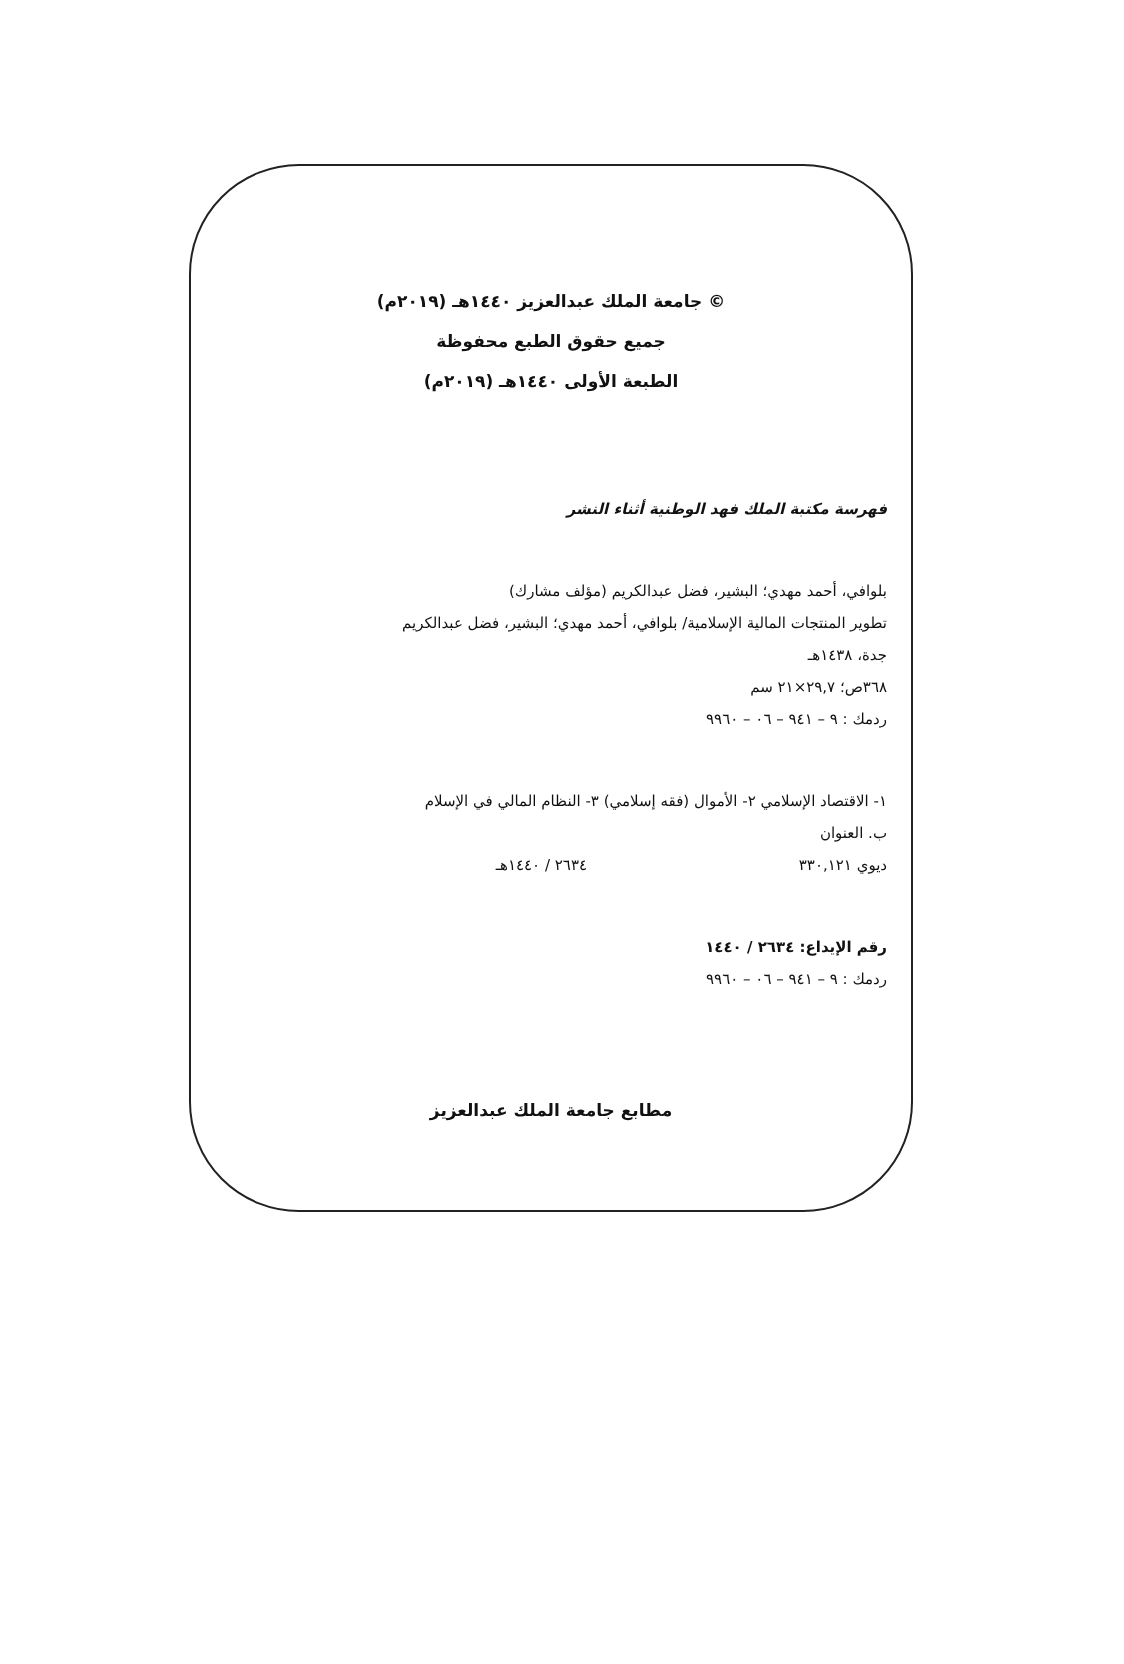© جامعة الملك عبدالعزيز ١٤٤٠هـ (٢٠١٩م)
جميع حقوق الطبع محفوظة
الطبعة الأولى ١٤٤٠هـ (٢٠١٩م)
فهرسة مكتبة الملك فهد الوطنية أثناء النشر
بلوافي، أحمد مهدي؛ البشير، فضل عبدالكريم (مؤلف مشارك)
تطوير المنتجات المالية الإسلامية/ بلوافي، أحمد مهدي؛ البشير، فضل عبدالكريم
جدة، ١٤٣٨هـ
٣٦٨ص؛ ٢٩,٧×٢١ سم
ردمك : ٩ – ٩٤١ – ٠٦ – ٩٩٦٠
١- الاقتصاد الإسلامي ٢- الأموال (فقه إسلامي) ٣- النظام المالي في الإسلام
ب. العنوان
ديوي ٣٣٠,١٢١ ٢٦٣٤ / ١٤٤٠هـ
رقم الإيداع: ٢٦٣٤ / ١٤٤٠
ردمك : ٩ – ٩٤١ – ٠٦ – ٩٩٦٠
مطابع جامعة الملك عبدالعزيز